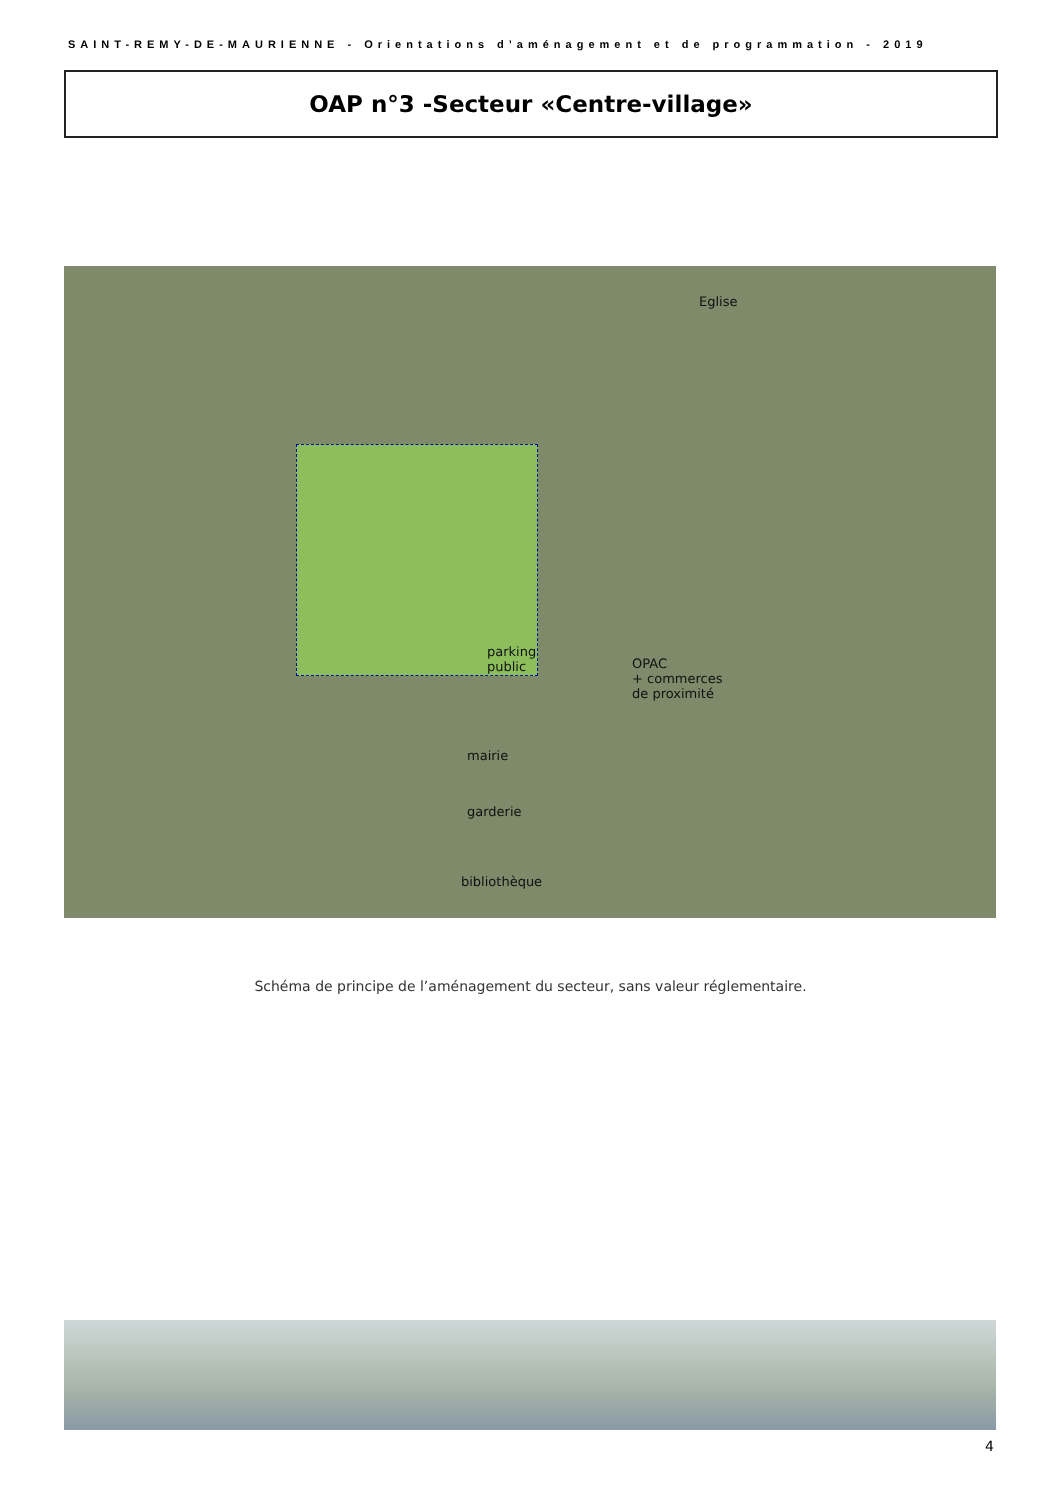SAINT-REMY-DE-MAURIENNE - Orientations d’aménagement et de programmation - 2019
OAP n°3 -Secteur «Centre-village»
Eglise
parking
public OPAC
+ commerces
de proximité
mairie
garderie
bibliothèque
Schéma de principe de l’aménagement du secteur, sans valeur réglementaire.
4